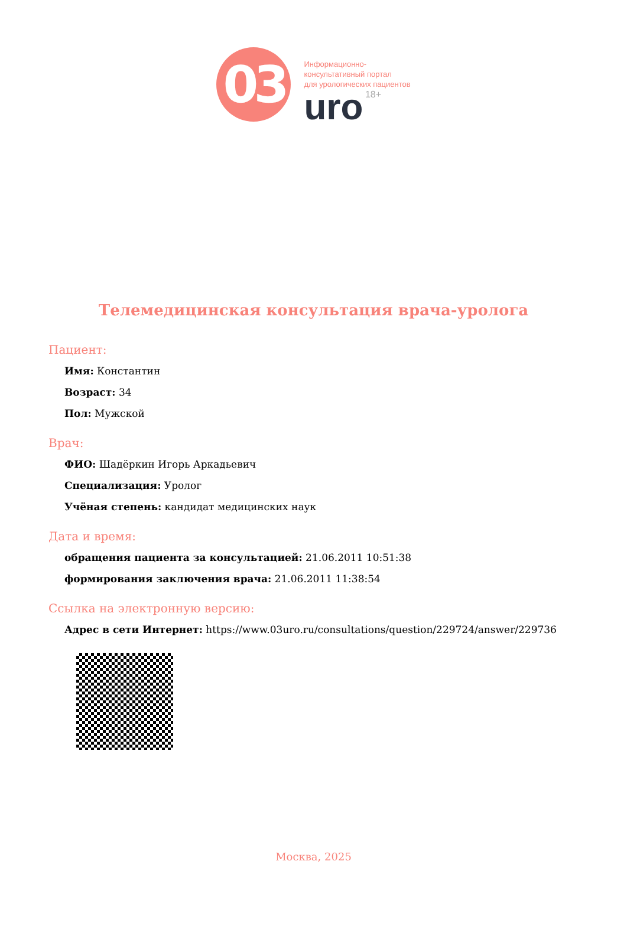03
Информационно-
консультативный портал
для урологических пациентов
uro 18+
Телемедицинская консультация врача-уролога
Пациент:
Имя: Константин
Возраст: 34
Пол: Мужской
Врач:
ФИО: Шадёркин Игорь Аркадьевич
Специализация: Уролог
Учёная степень: кандидат медицинских наук
Дата и время:
обращения пациента за консультацией: 21.06.2011 10:51:38
формирования заключения врача: 21.06.2011 11:38:54
Ссылка на электронную версию:
Адрес в сети Интернет: https://www.03uro.ru/consultations/question/229724/answer/229736
Москва, 2025